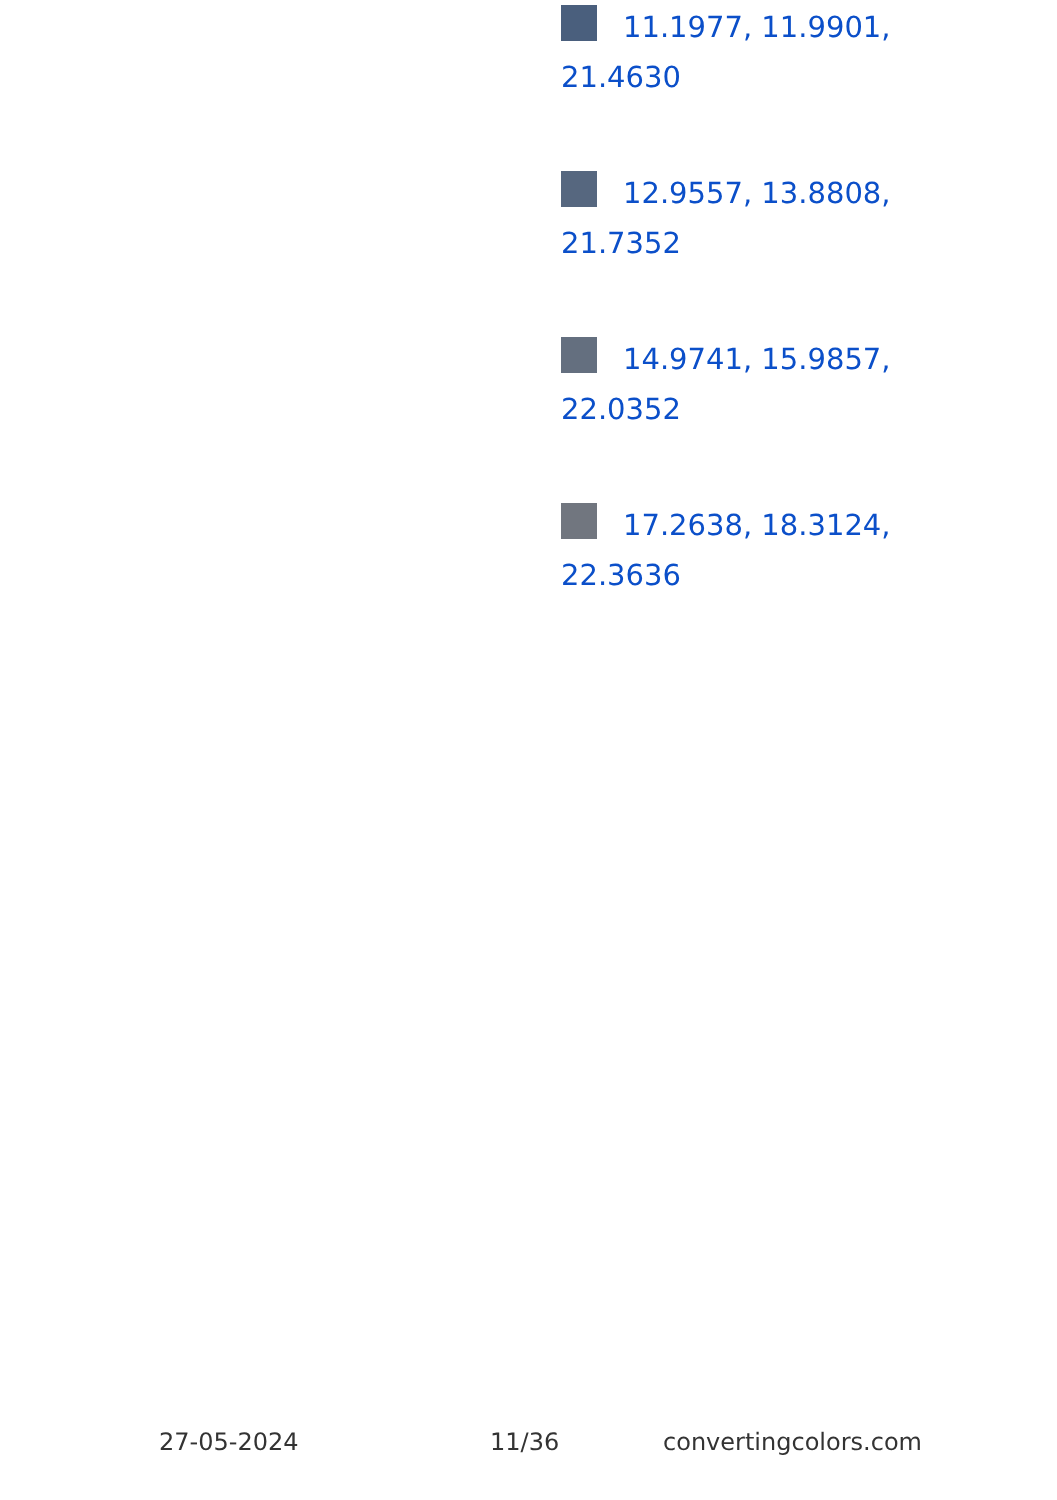11.1977, 11.9901, 21.4630
12.9557, 13.8808, 21.7352
14.9741, 15.9857, 22.0352
17.2638, 18.3124, 22.3636
27-05-2024 11/36 convertingcolors.com